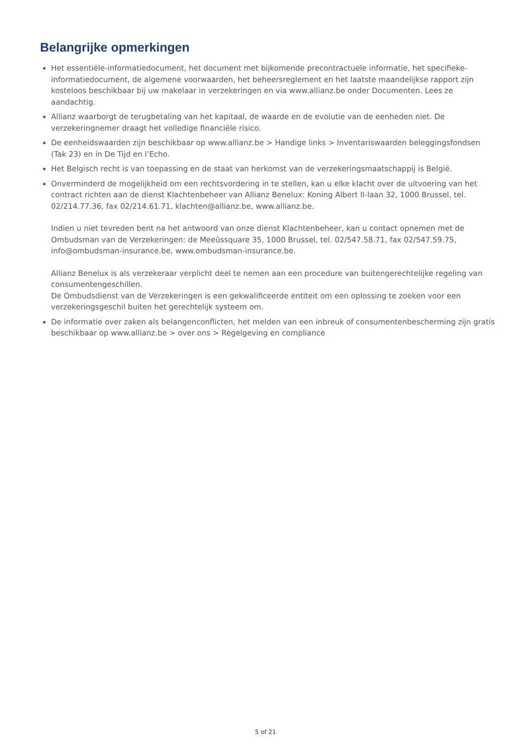Belangrijke opmerkingen
Het essentiële-informatiedocument, het document met bijkomende precontractuele informatie, het specifieke-informatiedocument, de algemene voorwaarden, het beheersreglement en het laatste maandelijkse rapport zijn kosteloos beschikbaar bij uw makelaar in verzekeringen en via www.allianz.be onder Documenten. Lees ze aandachtig.
Allianz waarborgt de terugbetaling van het kapitaal, de waarde en de evolutie van de eenheden niet. De verzekeringnemer draagt het volledige financiële risico.
De eenheidswaarden zijn beschikbaar op www.allianz.be > Handige links > Inventariswaarden beleggingsfondsen (Tak 23) en in De Tijd en l’Echo.
Het Belgisch recht is van toepassing en de staat van herkomst van de verzekeringsmaatschappij is België.
Onverminderd de mogelijkheid om een rechtsvordering in te stellen, kan u elke klacht over de uitvoering van het contract richten aan de dienst Klachtenbeheer van Allianz Benelux: Koning Albert II-laan 32, 1000 Brussel, tel. 02/214.77.36, fax 02/214.61.71, klachten@allianz.be, www.allianz.be.
Indien u niet tevreden bent na het antwoord van onze dienst Klachtenbeheer, kan u contact opnemen met de Ombudsman van de Verzekeringen: de Meeûssquare 35, 1000 Brussel, tel. 02/547.58.71, fax 02/547.59.75, info@ombudsman-insurance.be, www.ombudsman-insurance.be.
Allianz Benelux is als verzekeraar verplicht deel te nemen aan een procedure van buitengerechtelijke regeling van consumentengeschillen.
De Ombudsdienst van de Verzekeringen is een gekwalificeerde entiteit om een oplossing te zoeken voor een verzekeringsgeschil buiten het gerechtelijk systeem om.
De informatie over zaken als belangenconflicten, het melden van een inbreuk of consumentenbescherming zijn gratis beschikbaar op www.allianz.be > over ons > Regelgeving en compliance
5 of 21